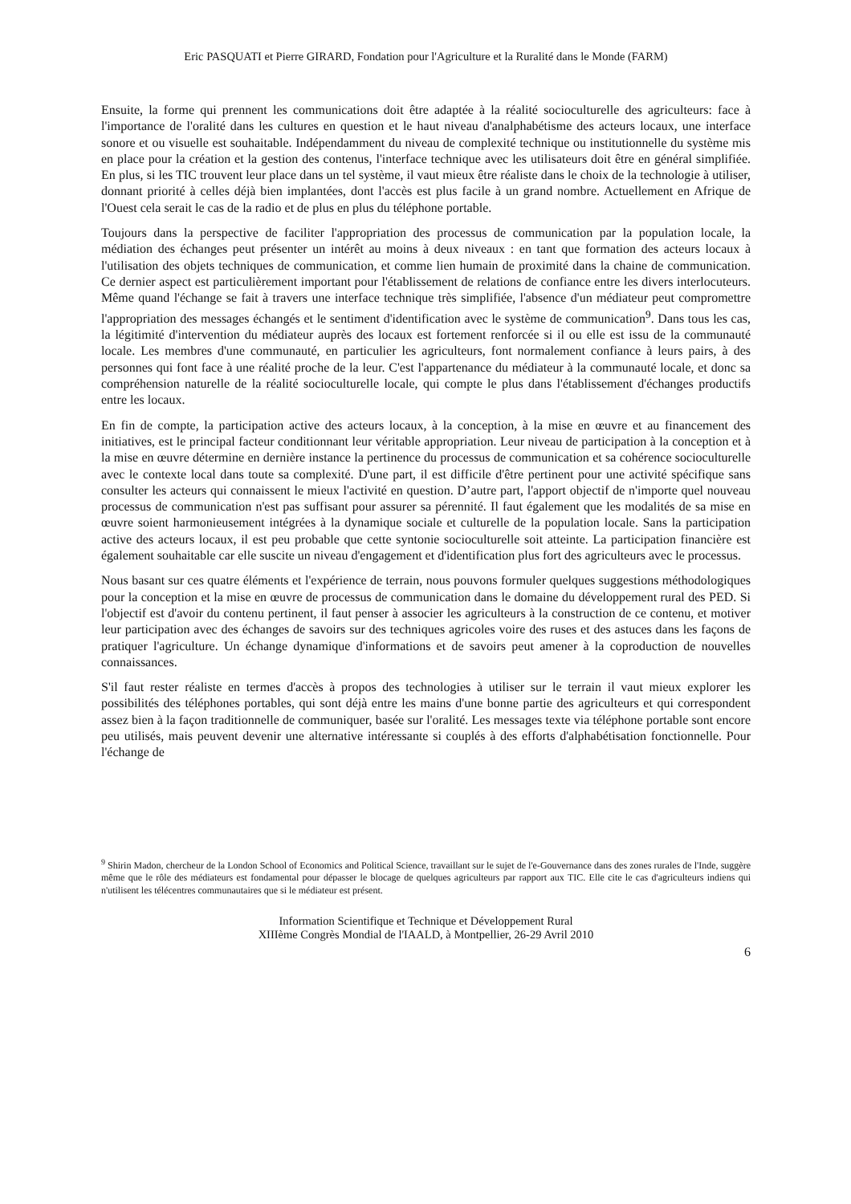Eric PASQUATI et Pierre GIRARD, Fondation pour l'Agriculture et la Ruralité dans le Monde (FARM)
Ensuite, la forme qui prennent les communications doit être adaptée à la réalité socioculturelle des agriculteurs: face à l'importance de l'oralité dans les cultures en question et le haut niveau d'analphabétisme des acteurs locaux, une interface sonore et ou visuelle est souhaitable. Indépendamment du niveau de complexité technique ou institutionnelle du système mis en place pour la création et la gestion des contenus, l'interface technique avec les utilisateurs doit être en général simplifiée. En plus, si les TIC trouvent leur place dans un tel système, il vaut mieux être réaliste dans le choix de la technologie à utiliser, donnant priorité à celles déjà bien implantées, dont l'accès est plus facile à un grand nombre. Actuellement en Afrique de l'Ouest cela serait le cas de la radio et de plus en plus du téléphone portable.
Toujours dans la perspective de faciliter l'appropriation des processus de communication par la population locale, la médiation des échanges peut présenter un intérêt au moins à deux niveaux : en tant que formation des acteurs locaux à l'utilisation des objets techniques de communication, et comme lien humain de proximité dans la chaine de communication. Ce dernier aspect est particulièrement important pour l'établissement de relations de confiance entre les divers interlocuteurs. Même quand l'échange se fait à travers une interface technique très simplifiée, l'absence d'un médiateur peut compromettre l'appropriation des messages échangés et le sentiment d'identification avec le système de communication<sup>9</sup>. Dans tous les cas, la légitimité d'intervention du médiateur auprès des locaux est fortement renforcée si il ou elle est issu de la communauté locale. Les membres d'une communauté, en particulier les agriculteurs, font normalement confiance à leurs pairs, à des personnes qui font face à une réalité proche de la leur. C'est l'appartenance du médiateur à la communauté locale, et donc sa compréhension naturelle de la réalité socioculturelle locale, qui compte le plus dans l'établissement d'échanges productifs entre les locaux.
En fin de compte, la participation active des acteurs locaux, à la conception, à la mise en œuvre et au financement des initiatives, est le principal facteur conditionnant leur véritable appropriation. Leur niveau de participation à la conception et à la mise en œuvre détermine en dernière instance la pertinence du processus de communication et sa cohérence socioculturelle avec le contexte local dans toute sa complexité. D'une part, il est difficile d'être pertinent pour une activité spécifique sans consulter les acteurs qui connaissent le mieux l'activité en question. D’autre part, l'apport objectif de n'importe quel nouveau processus de communication n'est pas suffisant pour assurer sa pérennité. Il faut également que les modalités de sa mise en œuvre soient harmonieusement intégrées à la dynamique sociale et culturelle de la population locale. Sans la participation active des acteurs locaux, il est peu probable que cette syntonie socioculturelle soit atteinte. La participation financière est également souhaitable car elle suscite un niveau d'engagement et d'identification plus fort des agriculteurs avec le processus.
Nous basant sur ces quatre éléments et l'expérience de terrain, nous pouvons formuler quelques suggestions méthodologiques pour la conception et la mise en œuvre de processus de communication dans le domaine du développement rural des PED. Si l'objectif est d'avoir du contenu pertinent, il faut penser à associer les agriculteurs à la construction de ce contenu, et motiver leur participation avec des échanges de savoirs sur des techniques agricoles voire des ruses et des astuces dans les façons de pratiquer l'agriculture. Un échange dynamique d'informations et de savoirs peut amener à la coproduction de nouvelles connaissances.
S'il faut rester réaliste en termes d'accès à propos des technologies à utiliser sur le terrain il vaut mieux explorer les possibilités des téléphones portables, qui sont déjà entre les mains d'une bonne partie des agriculteurs et qui correspondent assez bien à la façon traditionnelle de communiquer, basée sur l'oralité. Les messages texte via téléphone portable sont encore peu utilisés, mais peuvent devenir une alternative intéressante si couplés à des efforts d'alphabétisation fonctionnelle. Pour l'échange de
<sup>9</sup> Shirin Madon, chercheur de la London School of Economics and Political Science, travaillant sur le sujet de l'e-Gouvernance dans des zones rurales de l'Inde, suggère même que le rôle des médiateurs est fondamental pour dépasser le blocage de quelques agriculteurs par rapport aux TIC. Elle cite le cas d'agriculteurs indiens qui n'utilisent les télécentres communautaires que si le médiateur est présent.
Information Scientifique et Technique et Développement Rural
XIIIème Congrès Mondial de l'IAALD, à Montpellier, 26-29 Avril 2010
6